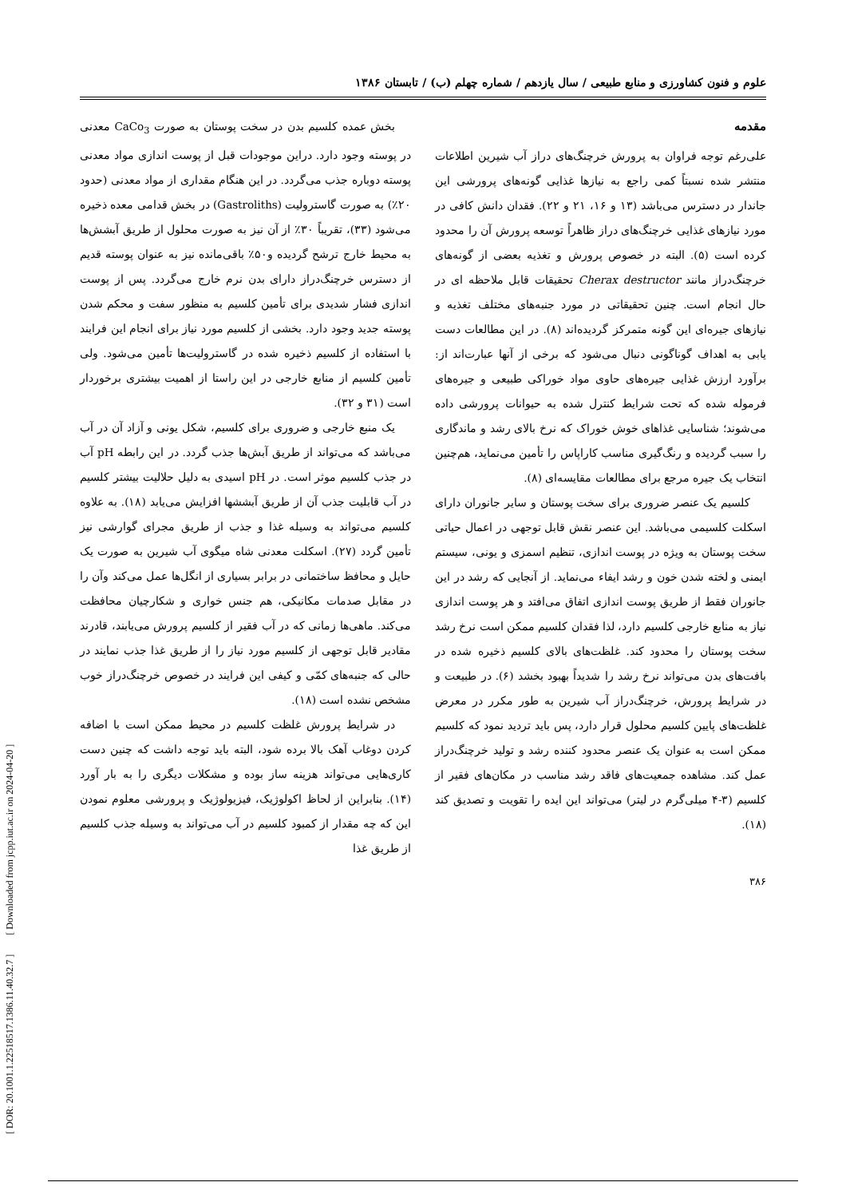[ DOR: 20.1001.1.22518517.1386.11.40.32.7 ] [ Downloaded from jcpp.iut.ac.ir on 2024-04-20 ]
علوم و فنون کشاورزی و منابع طبیعی / سال یازدهم / شماره چهلم (ب) / تابستان ۱۳۸۶
مقدمه
علی‌رغم توجه فراوان به پرورش خرچنگ‌های دراز آب شیرین اطلاعات منتشر شده نسبتاً کمی راجع به نیازها غذایی گونه‌های پرورشی این جاندار در دسترس می‌باشد (۱۳ و ۱۶، ۲۱ و ۲۲). فقدان دانش کافی در مورد نیازهای غذایی خرچنگ‌های دراز ظاهراً توسعه پرورش آن را محدود کرده است (۵). البته در خصوص پرورش و تغذیه بعضی از گونه‌های خرچنگ‌دراز مانند Cherax destructor تحقیقات قابل ملاحظه ای در حال انجام است. چنین تحقیقاتی در مورد جنبه‌های مختلف تغذیه و نیازهای جیره‌ای این گونه متمرکز گردیده‌اند (۸). در این مطالعات دست یابی به اهداف گوناگونی دنبال می‌شود که برخی از آنها عبارت‌اند از: برآورد ارزش غذایی جیره‌های حاوی مواد خوراکی طبیعی و جیره‌های فرموله شده که تحت شرایط کنترل شده به حیوانات پرورشی داده می‌شوند؛ شناسایی غذاهای خوش خوراک که نرخ بالای رشد و ماندگاری را سبب گردیده و رنگ‌گیری مناسب کاراپاس را تأمین می‌نماید، هم‌چنین انتخاب یک جیره مرجع برای مطالعات مقایسه‌ای (۸).
کلسیم یک عنصر ضروری برای سخت پوستان و سایر جانوران دارای اسکلت کلسیمی می‌باشد. این عنصر نقش قابل توجهی در اعمال حیاتی سخت پوستان به ویژه در پوست اندازی، تنظیم اسمزی و یونی، سیستم ایمنی و لخته شدن خون و رشد ایفاء می‌نماید. از آنجایی که رشد در این جانوران فقط از طریق پوست اندازی اتفاق می‌افتد و هر پوست اندازی نیاز به منابع خارجی کلسیم دارد، لذا فقدان کلسیم ممکن است نرخ رشد سخت پوستان را محدود کند. غلظت‌های بالای کلسیم ذخیره شده در بافت‌های بدن می‌تواند نرخ رشد را شدیداً بهبود بخشد (۶). در طبیعت و در شرایط پرورش، خرچنگ‌دراز آب شیرین به طور مکرر در معرض غلظت‌های پایین کلسیم محلول قرار دارد، پس باید تردید نمود که کلسیم ممکن است به عنوان یک عنصر محدود کننده رشد و تولید خرچنگ‌دراز عمل کند. مشاهده جمعیت‌های فاقد رشد مناسب در مکان‌های فقیر از کلسیم (۳-۴ میلی‌گرم در لیتر) می‌تواند این ایده را تقویت و تصدیق کند (۱۸).
۳۸۶
بخش عمده کلسیم بدن در سخت پوستان به صورت CaCo<sub>3</sub> معدنی در پوسته وجود دارد. دراین موجودات قبل از پوست اندازی مواد معدنی پوسته دوباره جذب می‌گردد. در این هنگام مقداری از مواد معدنی (حدود ۲۰٪) به صورت گاسترولیت (Gastroliths) در بخش قدامی معده ذخیره می‌شود (۳۳)، تقریباً ۳۰٪ از آن نیز به صورت محلول از طریق آبشش‌ها به محیط خارج ترشح گردیده و۵۰٪ باقی‌مانده نیز به عنوان پوسته قدیم از دسترس خرچنگ‌دراز دارای بدن نرم خارج می‌گردد. پس از پوست اندازی فشار شدیدی برای تأمین کلسیم به منظور سفت و محکم شدن پوسته جدید وجود دارد. بخشی از کلسیم مورد نیاز برای انجام این فرایند با استفاده از کلسیم ذخیره شده در گاسترولیت‌ها تأمین می‌شود. ولی تأمین کلسیم از منابع خارجی در این راستا از اهمیت بیشتری برخوردار است (۳۱ و ۳۲).
یک منبع خارجی و ضروری برای کلسیم، شکل یونی و آزاد آن در آب می‌باشد که می‌تواند از طریق آبش‌ها جذب گردد. در این رابطه pH آب در جذب کلسیم موثر است. در pH اسیدی به دلیل حلالیت بیشتر کلسیم در آب قابلیت جذب آن از طریق آبششها افزایش می‌یابد (۱۸). به علاوه کلسیم می‌تواند به وسیله غذا و جذب از طریق مجرای گوارشی نیز تأمین گردد (۲۷). اسکلت معدنی شاه میگوی آب شیرین به صورت یک حایل و محافظ ساختمانی در برابر بسیاری از انگل‌ها عمل می‌کند وآن را در مقابل صدمات مکانیکی، هم جنس خواری و شکارچیان محافظت می‌کند. ماهی‌ها زمانی که در آب فقیر از کلسیم پرورش می‌یابند، قادرند مقادیر قابل توجهی از کلسیم مورد نیاز را از طریق غذا جذب نمایند در حالی که جنبه‌های کمّی و کیفی این فرایند در خصوص خرچنگ‌دراز خوب مشخص نشده است (۱۸).
در شرایط پرورش غلظت کلسیم در محیط ممکن است با اضافه کردن دوغاب آهک بالا برده شود، البته باید توجه داشت که چنین دست کاری‌هایی می‌تواند هزینه ساز بوده و مشکلات دیگری را به بار آورد (۱۴). بنابراین از لحاظ اکولوژیک، فیزیولوژیک و پرورشی معلوم نمودن این که چه مقدار از کمبود کلسیم در آب می‌تواند به وسیله جذب کلسیم از طریق غذا